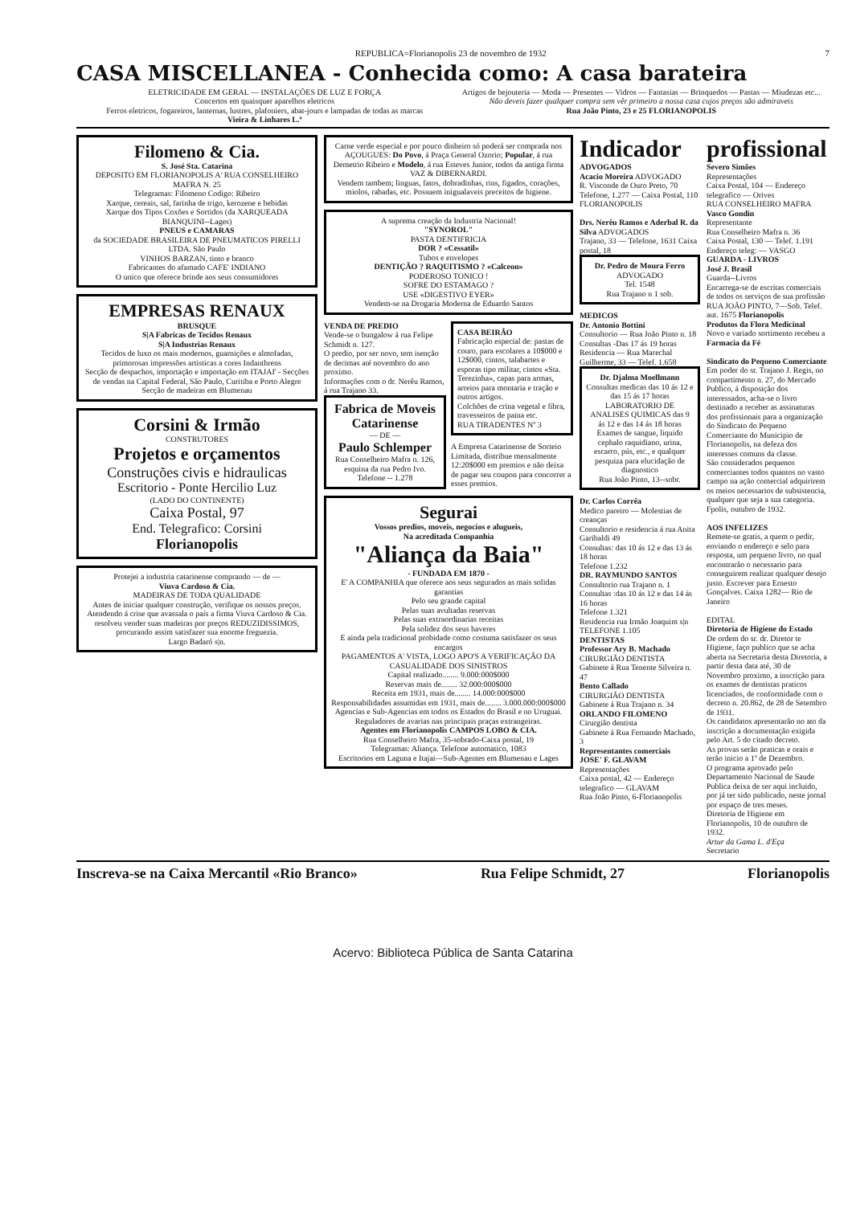REPUBLICA=Florianopolis 23 de novembro de 1932 7
CASA MISCELLANEA - Conhecida como: A casa barateira
ELETRICIDADE EM GERAL — INSTALAÇÕES DE LUZ E FORÇA
Concertos em quaisquer aparelhos eletricos
Ferros eletricos, fogareiros, lanternas, lustres, plafoniers, abat-jours e lampadas de todas as marcas
Vieira & Linhares L.ª
Artigos de bejouteria — Moda — Presentes — Vidros — Fantasias — Brinquedos — Pastas — Miudezas etc...
Não deveis fazer qualquer compra sem vêr primeiro a nossa casa cujos preços são admiraveis
Rua João Pinto, 23 e 25 FLORIANOPOLIS
Filomeno & Cia.
S. José Sta. Catarina
DEPOSITO EM FLORIANOPOLIS A' RUA CONSELHEIRO MAFRA N. 25
Telegramas: Filomeno Codigo: Ribeiro
Xarque, cereais, sal, farinha de trigo, kerozene e bebidas
Xarque dos Tipos Coxões e Sortidos (da XARQUEADA BIANQUINI--Lages)
PNEUS e CAMARAS
da SOCIEDADE BRASILEIRA DE PNEUMATICOS PIRELLI LTDA. São Paulo
VINHOS BARZAN, tinto e branco
Fabricantes do afamado CAFE' INDIANO
O unico que oferece brinde aos seus consumidores
EMPRESAS RENAUX
BRUSQUE
S|A Fabricas de Tecidos Renaux
S|A Industrias Renaux
Tecidos de luxo os mais modernos, guarnições e almofadas, primorosas impressões artisticas a cores Indanthrens
Secção de despachos, importação e importação em ITAJAI' - Secções de vendas na Capital Federal, São Paulo, Curitiba e Porto Alegre
Secção de madeiras em Blumenau
Corsini & Irmão
CONSTRUTORES
Projetos e orçamentos
Construções civis e hidraulicas
Escritorio - Ponte Hercilio Luz
(LADO DO CONTINENTE)
Caixa Postal, 97
End. Telegrafico: Corsini
Florianopolis
Protejei a industria catarinense comprando — de —
Viuva Cardoso & Cia.
MADEIRAS DE TODA QUALIDADE
Antes de iniciar qualquer construção, verifique os nossos preços.
Atendendo á crise que avassala o país a firma Viuva Cardoso & Cia. resolveu vender suas madeiras por preços REDUZIDISSIMOS, procurando assim satisfazer sua enorme freguezia.
Largo Badaró s|n.
Carne verde especial e por pouco dinheiro só poderá ser comprada nos AÇOUGUES: Do Povo, á Praça General Ozorio; Popular, á rua Demetrio Ribeiro e Modelo, á rua Esteves Junior, todos da antiga firma VAZ & DIBERNARDI.
Vendem tambem; linguas, fatos, dobradinhas, rins, figados, corações, miolos, rabadas, etc. Possuem inigualaveis preceitos de higiene.
A suprema creação da Industria Nacional!
"SYNOROL"
PASTA DENTIFRICIA
DOR ? «Cessatil»
Tubos e envelopes
DENTIÇÃO ? RAQUITISMO ? «Calceon»
PODEROSO TONICO !
SOFRE DO ESTAMAGO ?
USE «DIGESTIVO EYER»
Vendem-se na Drogaria Moderna de Eduardo Santos
VENDA DE PREDIO
Vende-se o bungalow á rua Felipe Schmidt n. 127.
O predio, por ser novo, tem isenção de decimas até novembro do ano proximo.
Informações com o dr. Nerêu Ramos, á rua Trajano 33.
Fabrica de Moveis Catarinense
— DE —
Paulo Schlemper
Rua Conselheiro Mafra n. 126, esquina da rua Pedro Ivo.
Telefone -- 1.278
CASA BEIRÃO
Fabricação especial de: pastas de couro, para escolares a 10$000 e 12$000, cintos, talabartes e esporas tipo militar, cintos «Sta. Terezinha», capas para armas, arreios para montaria e tração e outros artigos.
Colchões de crina vegetal e fibra, travesseiros de paina etc.
RUA TIRADENTES Nº 3
A Empresa Catarinense de Sorteio Limitada, distribue mensalmente 12:20$000 em premios e não deixa de pagar seu coupon para concorrer a esses premios.
Segurai
Vossos predios, moveis, negocios e alugueis,
Na acreditada Companhia
"Aliança da Baia"
- FUNDADA EM 1870 -
E' A COMPANHIA que oferece aos seus segurados as mais solidas garantias
Pelo seu grande capital
Pelas suas avultadas reservas
Pelas suas extraordinarias receitas
Pela solidez dos seus haveres
E ainda pela tradicional probidade como costuma satisfazer os seus encargos
PAGAMENTOS A' VISTA, LOGO APO'S A VERIFICAÇÃO DA CASUALIDADE DOS SINISTROS
Capital realizado........ 9.000:000$000
Reservas mais de........ 32.000:000$000
Receita em 1931, mais de........ 14.000:000$000
Responsabilidades assumidas em 1931, mais de........ 3.000.000:000$000
Agencias e Sub-Agencias em todos os Estados do Brasil e no Uruguai. Reguladores de avarias nas principais praças extrangeiras.
Agentes em Florianopolis CAMPOS LOBO & CIA.
Rua Conselheiro Mafra, 35-sobrado-Caixa postal, 19
Telegramas: Aliança. Telefone automatico, 1083
Escritorios em Laguna e Itajai—Sub-Agentes em Blumenau e Lages
Indicador
ADVOGADOS
Acacio Moreira ADVOGADO
R. Visconde de Ouro Preto, 70
Telefone, 1.277 — Caixa Postal, 110 FLORIANOPOLIS
Drs. Nerêu Ramos e Aderbal R. da Silva ADVOGADOS
Trajano, 33 — Telefone, 1631 Caixa postal, 18
Dr. Pedro de Moura Ferro
ADVOGADO
Tel. 1548
Rua Trajano n 1 sob.
MEDICOS
Dr. Antonio Bottini
Consultorio — Rua João Pinto n. 18
Consultas -Das 17 ás 19 horas
Residencia — Rua Marechal Guilherme, 33 — Telef. 1.658
Dr. Djalma Moellmann
Consultas medicas das 10 ás 12 e das 15 ás 17 horas
LABORATORIO DE ANALISES QUIMICAS das 9 ás 12 e das 14 ás 18 horas
Exames de sangue, liquido cephalo raquidiano, urina, escarro, pús, etc., e qualquer pesquiza para elucidação de diagnostico
Rua João Pinto, 13--sobr.
Dr. Carlos Corrêa
Medico pareiro — Molestias de creanças
Consultorio e residencia á rua Anita Garibaldi 49
Consultas: das 10 ás 12 e das 13 ás 18 horas
Telefone 1.232
DR. RAYMUNDO SANTOS
Consultorio rua Trajano n. 1
Consultas :das 10 ás 12 e das 14 ás 16 horas
Telefone 1.321
Residencia rua Irmão Joaquim s|n TELEFONE 1.105
DENTISTAS
Professor Ary B. Machado
CIRURGIÃO DENTISTA
Gabinete á Rua Tenente Silveira n. 47
Bento Callado
CIRURGIÃO DENTISTA
Gabinete á Rua Trajano n. 34
ORLANDO FILOMENO
Cirurgião dentista
Gabinete á Rua Fernando Machado, 3
Representantes comerciais
JOSE' F. GLAVAM
Representações
Caixa postal, 42 — Endereço telegrafico — GLAVAM
Rua João Pinto, 6-Florianopolis
profissional
Severo Simões
Representações
Caixa Postal, 104 — Endereço telegrafico — Orives
RUA CONSELHEIRO MAFRA
Vasco Gondin
Representante
Rua Conselheiro Mafra n. 36
Caixa Postal, 130 — Telef. 1.191
Endereço teleg: — VASGO
GUARDA - LIVROS
José J. Brasil
Guarda--Livros
Encarrega-se de escritas comerciais de todos os serviços de sua profissão RUA JOÃO PINTO, 7—Sob. Telef. aut. 1675 Florianopolis
Produtos da Flora Medicinal
Novo e variado sortimento recebeu a Farmacia da Fé
Sindicato do Pequeno Comerciante
Em poder do sr. Trajano J. Regis, no compartimento n. 27, do Mercado Publico, á disposição dos interessados, acha-se o livro destinado a receber as assinaturas dos profissionais para a organização do Sindicato do Pequeno Comerciante do Municipio de Florianopolis, na defeza dos interesses comuns da classe.
São considerados pequenos comerciantes todos quantos no vasto campo na ação comercial adquirirem os meios necessarios de subsistencia, qualquer que seja a sua categoria.
Fpolis, outubro de 1932.
AOS INFELIZES
Remete-se gratis, a quem o pedir, enviando o endereço e selo para resposta, um pequeno livro, no qual encontrarão o necessario para conseguirem realizar qualquer desejo justo. Escrever para Ernesto Gonçalves. Caixa 1282— Rio de Janeiro
EDITAL
Diretoria de Higiene do Estado
De ordem do sr. dr. Diretor te Higiene, faço publico que se acha aberta na Secretaria desta Diretoria, a partir desta data até, 30 de Novembro proximo, a inscrição para os exames de dentistas praticos licenciados, de conformidade com o decreto n. 20.862, de 28 de Setembro de 1931.
Os candidatos apresentarão no ato da inscrição a documentação exigida pelo Art. 5 do citado decreto.
As provas serão praticas e orais e terão inicio a 1º de Dezembro.
O programa aprovado pelo Departamento Nacional de Saude Publica deixa de ser aqui incluido, por já ter sido publicado, neste jornal por espaço de tres meses.
Diretoria de Higiene em Florianopolis, 10 de outubro de 1932.
Artur da Gama L. d'Eça
Secretario
Inscreva-se na Caixa Mercantil «Rio Branco» Rua Felipe Schmidt, 27 Florianopolis
Acervo: Biblioteca Pública de Santa Catarina